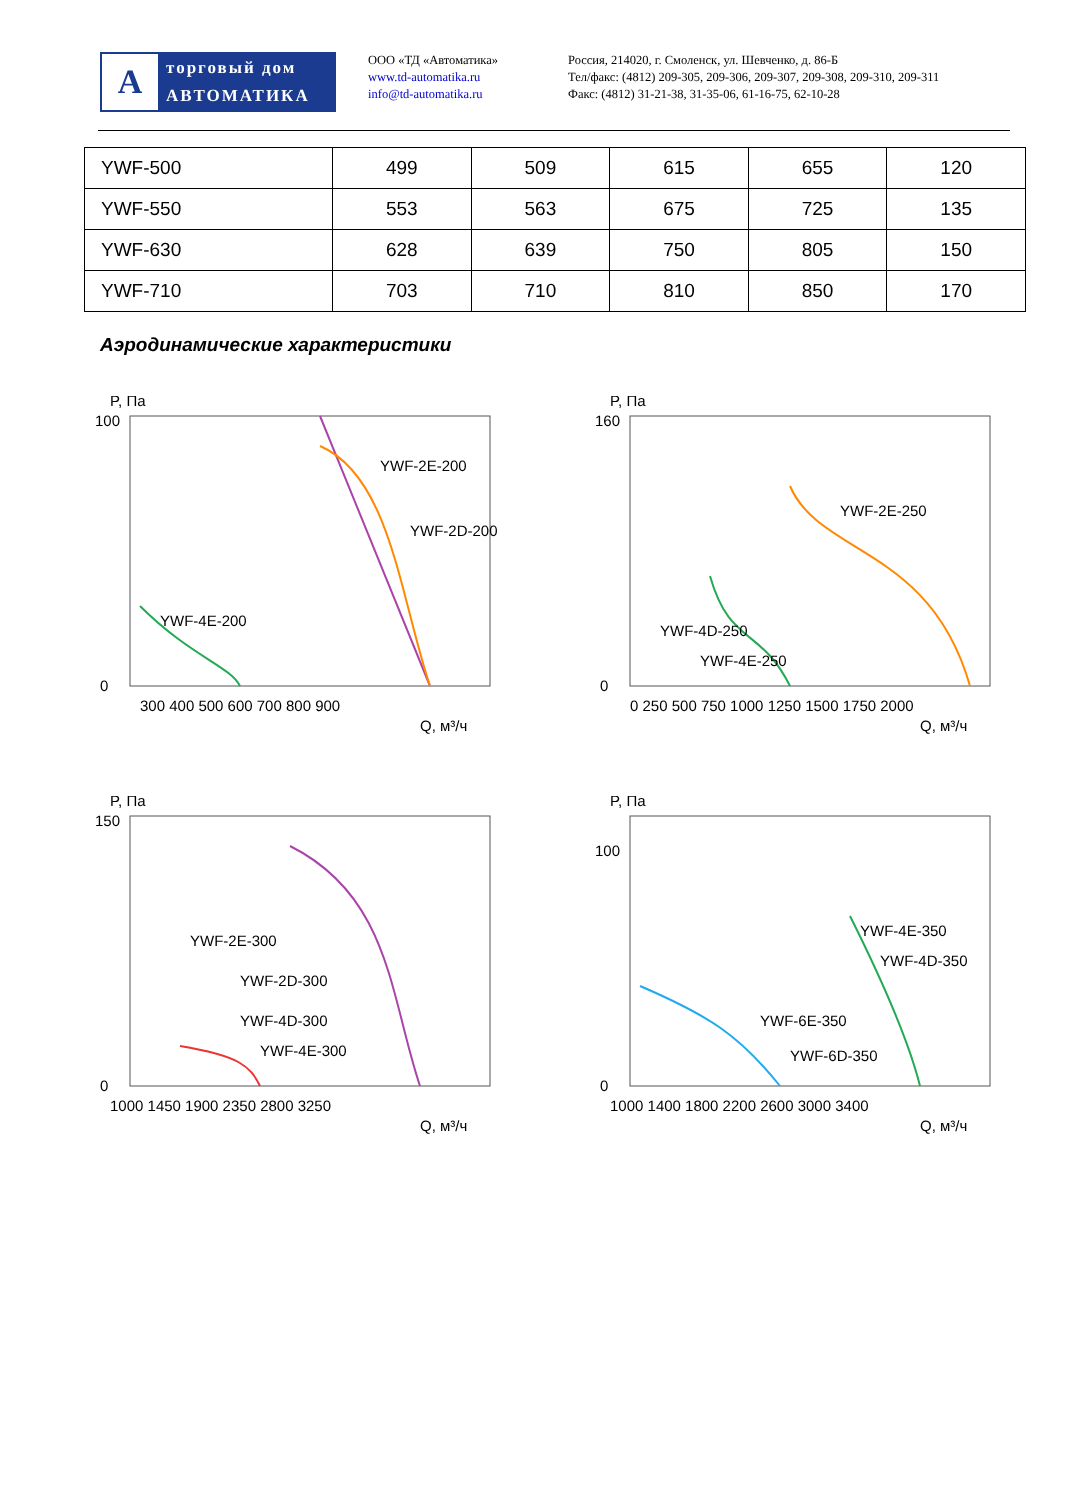A
торговый дом
АВТОМАТИКА
ООО «ТД «Автоматика»
www.td-automatika.ru
info@td-automatika.ru
Россия, 214020, г. Смоленск, ул. Шевченко, д. 86-Б
Тел/факс: (4812) 209-305, 209-306, 209-307, 209-308, 209-310, 209-311
Факс: (4812) 31-21-38, 31-35-06, 61-16-75, 62-10-28
| YWF-500 | 499 | 509 | 615 | 655 | 120 |
| YWF-550 | 553 | 563 | 675 | 725 | 135 |
| YWF-630 | 628 | 639 | 750 | 805 | 150 |
| YWF-710 | 703 | 710 | 810 | 850 | 170 |
Аэродинамические характеристики
P, Па
100
0
YWF-2E-200
YWF-2D-200
YWF-4E-200
300 400 500 600 700 800 900
Q, м³/ч
P, Па
160
0
YWF-2E-250
YWF-4D-250
YWF-4E-250
0 250 500 750 1000 1250 1500 1750 2000
Q, м³/ч
P, Па
150
0
YWF-2E-300
YWF-2D-300
YWF-4D-300
YWF-4E-300
1000 1450 1900 2350 2800 3250
Q, м³/ч
P, Па
100
0
YWF-4E-350
YWF-4D-350
YWF-6E-350
YWF-6D-350
1000 1400 1800 2200 2600 3000 3400
Q, м³/ч